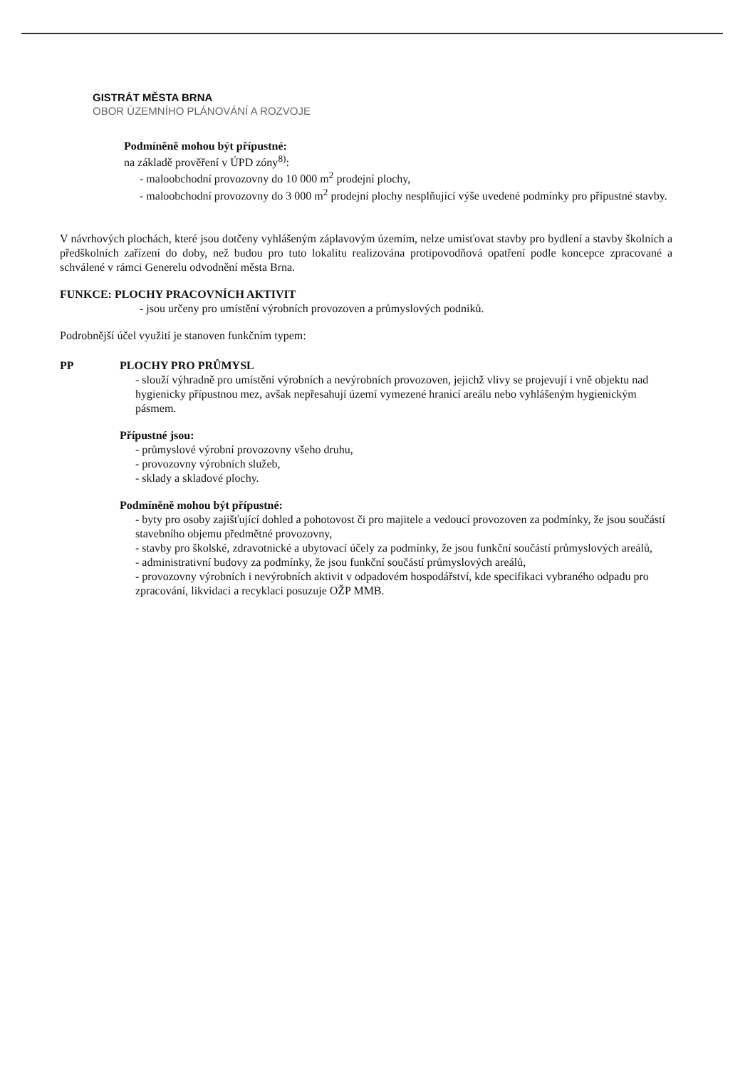GISTRÁT MĚSTA BRNA
OBOR ÚZEMNÍHO PLÁNOVÁNÍ A ROZVOJE
Podmíněně mohou být přípustné:
na základě prověření v ÚPD zóny<sup>8)</sup>:
- maloobchodní provozovny do 10 000 m<sup>2</sup> prodejní plochy,
- maloobchodní provozovny do 3 000 m<sup>2</sup> prodejní plochy nesplňující výše uvedené podmínky pro přípustné stavby.
V návrhových plochách, které jsou dotčeny vyhlášeným záplavovým územím, nelze umisťovat stavby pro bydlení a stavby školních a předškolních zařízení do doby, než budou pro tuto lokalitu realizována protipovodňová opatření podle koncepce zpracované a schválené v rámci Generelu odvodnění města Brna.
FUNKCE: PLOCHY PRACOVNÍCH AKTIVIT
- jsou určeny pro umístění výrobních provozoven a průmyslových podniků.
Podrobnější účel využití je stanoven funkčním typem:
PP PLOCHY PRO PRŮMYSL
- slouží výhradně pro umístění výrobních a nevýrobních provozoven, jejichž vlivy se projevují i vně objektu nad hygienicky přípustnou mez, avšak nepřesahují území vymezené hranicí areálu nebo vyhlášeným hygienickým pásmem.
Přípustné jsou:
- průmyslové výrobní provozovny všeho druhu,
- provozovny výrobních služeb,
- sklady a skladové plochy.
Podmíněně mohou být přípustné:
- byty pro osoby zajišťující dohled a pohotovost či pro majitele a vedoucí provozoven za podmínky, že jsou součástí stavebního objemu předmětné provozovny,
- stavby pro školské, zdravotnické a ubytovací účely za podmínky, že jsou funkční součástí průmyslových areálů,
- administrativní budovy za podmínky, že jsou funkční součástí průmyslových areálů,
- provozovny výrobních i nevýrobních aktivit v odpadovém hospodářství, kde specifikaci vybraného odpadu pro zpracování, likvidaci a recyklaci posuzuje OŽP MMB.